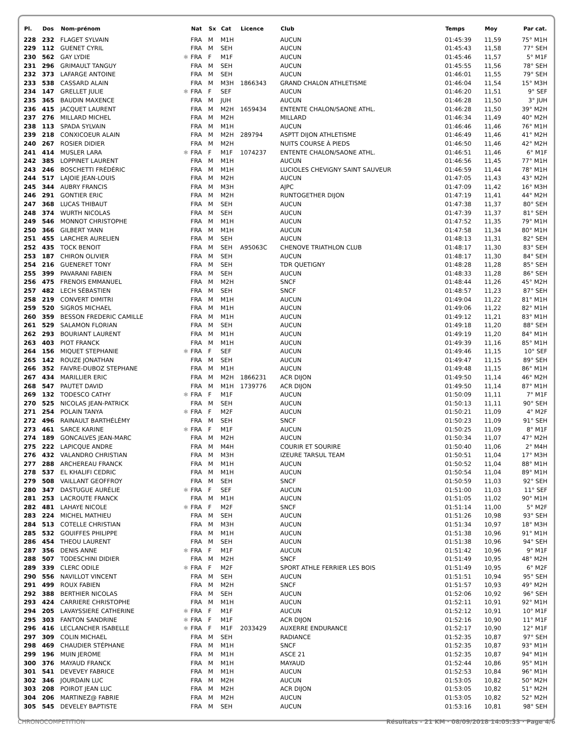| Pl. | Dos | Nom-prénom | | Nat | Sx | Cat | Licence | Club | Temps | Moy | Par cat. |
| --- | --- | --- | --- | --- | --- | --- | --- | --- | --- | --- | --- |
| 228 | 232 | FLAGET SYLVAIN | | FRA | M | M1H | | AUCUN | 01:45:39 | 11,59 | 75° M1H |
| 229 | 112 | GUENET CYRIL | | FRA | M | SEH | | AUCUN | 01:45:43 | 11,58 | 77° SEH |
| 230 | 562 | GAY LYDIE | ✱ | FRA | F | M1F | | AUCUN | 01:45:46 | 11,57 | 5° M1F |
| 231 | 296 | GRIMAULT TANGUY | | FRA | M | SEH | | AUCUN | 01:45:55 | 11,56 | 78° SEH |
| 232 | 373 | LAFARGE ANTOINE | | FRA | M | SEH | | AUCUN | 01:46:01 | 11,55 | 79° SEH |
| 233 | 538 | CASSARD ALAIN | | FRA | M | M3H | 1866343 | GRAND CHALON ATHLETISME | 01:46:04 | 11,54 | 15° M3H |
| 234 | 147 | GRELLET JULIE | ✱ | FRA | F | SEF | | AUCUN | 01:46:20 | 11,51 | 9° SEF |
| 235 | 365 | BAUDIN MAXENCE | | FRA | M | JUH | | AUCUN | 01:46:28 | 11,50 | 3° JUH |
| 236 | 415 | JACQUET LAURENT | | FRA | M | M2H | 1659434 | ENTENTE CHALON/SAONE ATHL. | 01:46:28 | 11,50 | 39° M2H |
| 237 | 276 | MILLARD MICHEL | | FRA | M | M2H | | MILLARD | 01:46:34 | 11,49 | 40° M2H |
| 238 | 113 | SPADA SYLVAIN | | FRA | M | M1H | | AUCUN | 01:46:46 | 11,46 | 76° M1H |
| 239 | 218 | CONXICOEUR ALAIN | | FRA | M | M2H | 289794 | ASPTT DIJON ATHLETISME | 01:46:49 | 11,46 | 41° M2H |
| 240 | 267 | ROSIER DIDIER | | FRA | M | M2H | | NUITS COURSE À PIEDS | 01:46:50 | 11,46 | 42° M2H |
| 241 | 414 | MUSLER LARA | ✱ | FRA | F | M1F | 1074237 | ENTENTE CHALON/SAONE ATHL. | 01:46:51 | 11,46 | 6° M1F |
| 242 | 385 | LOPPINET LAURENT | | FRA | M | M1H | | AUCUN | 01:46:56 | 11,45 | 77° M1H |
| 243 | 246 | BOSCHETTI FRÉDÉRIC | | FRA | M | M1H | | LUCIOLES CHEVIGNY SAINT SAUVEUR | 01:46:59 | 11,44 | 78° M1H |
| 244 | 517 | LAJOIE JEAN-LOUIS | | FRA | M | M2H | | AUCUN | 01:47:05 | 11,43 | 43° M2H |
| 245 | 344 | AUBRY FRANCIS | | FRA | M | M3H | | AJPC | 01:47:09 | 11,42 | 16° M3H |
| 246 | 291 | GONTIER ERIC | | FRA | M | M2H | | RUNTOGETHER DIJON | 01:47:19 | 11,41 | 44° M2H |
| 247 | 368 | LUCAS THIBAUT | | FRA | M | SEH | | AUCUN | 01:47:38 | 11,37 | 80° SEH |
| 248 | 374 | WURTH NICOLAS | | FRA | M | SEH | | AUCUN | 01:47:39 | 11,37 | 81° SEH |
| 249 | 546 | MONNOT CHRISTOPHE | | FRA | M | M1H | | AUCUN | 01:47:52 | 11,35 | 79° M1H |
| 250 | 366 | GILBERT YANN | | FRA | M | M1H | | AUCUN | 01:47:58 | 11,34 | 80° M1H |
| 251 | 455 | LARCHER AURELIEN | | FRA | M | SEH | | AUCUN | 01:48:13 | 11,31 | 82° SEH |
| 252 | 435 | TOCK BENOIT | | FRA | M | SEH | A95063C | CHENOVE TRIATHLON CLUB | 01:48:17 | 11,30 | 83° SEH |
| 253 | 187 | CHIRON OLIVIER | | FRA | M | SEH | | AUCUN | 01:48:17 | 11,30 | 84° SEH |
| 254 | 216 | GUENERET TONY | | FRA | M | SEH | | TDR QUETIGNY | 01:48:28 | 11,28 | 85° SEH |
| 255 | 399 | PAVARANI FABIEN | | FRA | M | SEH | | AUCUN | 01:48:33 | 11,28 | 86° SEH |
| 256 | 475 | FRENOIS EMMANUEL | | FRA | M | M2H | | SNCF | 01:48:44 | 11,26 | 45° M2H |
| 257 | 482 | LECH SÉBASTIEN | | FRA | M | SEH | | SNCF | 01:48:57 | 11,23 | 87° SEH |
| 258 | 219 | CONVERT DIMITRI | | FRA | M | M1H | | AUCUN | 01:49:04 | 11,22 | 81° M1H |
| 259 | 520 | SIGROS MICHAEL | | FRA | M | M1H | | AUCUN | 01:49:06 | 11,22 | 82° M1H |
| 260 | 359 | BESSON FREDERIC CAMILLE | | FRA | M | M1H | | AUCUN | 01:49:12 | 11,21 | 83° M1H |
| 261 | 529 | SALAMON FLORIAN | | FRA | M | SEH | | AUCUN | 01:49:18 | 11,20 | 88° SEH |
| 262 | 293 | BOURIANT LAURENT | | FRA | M | M1H | | AUCUN | 01:49:19 | 11,20 | 84° M1H |
| 263 | 403 | PIOT FRANCK | | FRA | M | M1H | | AUCUN | 01:49:39 | 11,16 | 85° M1H |
| 264 | 156 | MIQUET STEPHANIE | ✱ | FRA | F | SEF | | AUCUN | 01:49:46 | 11,15 | 10° SEF |
| 265 | 142 | ROUZE JONATHAN | | FRA | M | SEH | | AUCUN | 01:49:47 | 11,15 | 89° SEH |
| 266 | 352 | FAIVRE-DUBOZ STEPHANE | | FRA | M | M1H | | AUCUN | 01:49:48 | 11,15 | 86° M1H |
| 267 | 434 | MARILLIER ERIC | | FRA | M | M2H | 1866231 | ACR DIJON | 01:49:50 | 11,14 | 46° M2H |
| 268 | 547 | PAUTET DAVID | | FRA | M | M1H | 1739776 | ACR DIJON | 01:49:50 | 11,14 | 87° M1H |
| 269 | 132 | TODESCO CATHY | ✱ | FRA | F | M1F | | AUCUN | 01:50:09 | 11,11 | 7° M1F |
| 270 | 525 | NICOLAS JEAN-PATRICK | | FRA | M | SEH | | AUCUN | 01:50:13 | 11,11 | 90° SEH |
| 271 | 254 | POLAIN TANYA | ✱ | FRA | F | M2F | | AUCUN | 01:50:21 | 11,09 | 4° M2F |
| 272 | 496 | RAINAULT BARTHÉLÉMY | | FRA | M | SEH | | SNCF | 01:50:23 | 11,09 | 91° SEH |
| 273 | 461 | SARCE KARINE | ✱ | FRA | F | M1F | | AUCUN | 01:50:25 | 11,09 | 8° M1F |
| 274 | 189 | GONCALVES JEAN-MARC | | FRA | M | M2H | | AUCUN | 01:50:34 | 11,07 | 47° M2H |
| 275 | 222 | LAPICQUE ANDRE | | FRA | M | M4H | | COURIR ET SOURIRE | 01:50:40 | 11,06 | 2° M4H |
| 276 | 432 | VALANDRO CHRISTIAN | | FRA | M | M3H | | IZEURE TARSUL TEAM | 01:50:51 | 11,04 | 17° M3H |
| 277 | 288 | ARCHEREAU FRANCK | | FRA | M | M1H | | AUCUN | 01:50:52 | 11,04 | 88° M1H |
| 278 | 537 | EL KHALIFI CEDRIC | | FRA | M | M1H | | AUCUN | 01:50:54 | 11,04 | 89° M1H |
| 279 | 508 | VAILLANT GEOFFROY | | FRA | M | SEH | | SNCF | 01:50:59 | 11,03 | 92° SEH |
| 280 | 347 | DASTUGUE AURÉLIE | ✱ | FRA | F | SEF | | AUCUN | 01:51:00 | 11,03 | 11° SEF |
| 281 | 253 | LACROUTE FRANCK | | FRA | M | M1H | | AUCUN | 01:51:05 | 11,02 | 90° M1H |
| 282 | 481 | LAHAYE NICOLE | ✱ | FRA | F | M2F | | SNCF | 01:51:14 | 11,00 | 5° M2F |
| 283 | 224 | MICHEL MATHIEU | | FRA | M | SEH | | AUCUN | 01:51:26 | 10,98 | 93° SEH |
| 284 | 513 | COTELLE CHRISTIAN | | FRA | M | M3H | | AUCUN | 01:51:34 | 10,97 | 18° M3H |
| 285 | 532 | GOUIFFES PHILIPPE | | FRA | M | M1H | | AUCUN | 01:51:38 | 10,96 | 91° M1H |
| 286 | 454 | THEOU LAURENT | | FRA | M | SEH | | AUCUN | 01:51:38 | 10,96 | 94° SEH |
| 287 | 356 | DENIS ANNE | ✱ | FRA | F | M1F | | AUCUN | 01:51:42 | 10,96 | 9° M1F |
| 288 | 507 | TODESCHINI DIDIER | | FRA | M | M2H | | SNCF | 01:51:49 | 10,95 | 48° M2H |
| 289 | 339 | CLERC ODILE | ✱ | FRA | F | M2F | | SPORT ATHLE FERRIER LES BOIS | 01:51:49 | 10,95 | 6° M2F |
| 290 | 556 | NAVILLOT VINCENT | | FRA | M | SEH | | AUCUN | 01:51:51 | 10,94 | 95° SEH |
| 291 | 499 | ROUX FABIEN | | FRA | M | M2H | | SNCF | 01:51:57 | 10,93 | 49° M2H |
| 292 | 388 | BERTHIER NICOLAS | | FRA | M | SEH | | AUCUN | 01:52:06 | 10,92 | 96° SEH |
| 293 | 424 | CARRIERE CHRISTOPHE | | FRA | M | M1H | | AUCUN | 01:52:11 | 10,91 | 92° M1H |
| 294 | 205 | LAVAYSSIERE CATHERINE | ✱ | FRA | F | M1F | | AUCUN | 01:52:12 | 10,91 | 10° M1F |
| 295 | 303 | FANTON SANDRINE | ✱ | FRA | F | M1F | | ACR DIJON | 01:52:16 | 10,90 | 11° M1F |
| 296 | 416 | LECLANCHER ISABELLE | ✱ | FRA | F | M1F | 2033429 | AUXERRE ENDURANCE | 01:52:17 | 10,90 | 12° M1F |
| 297 | 309 | COLIN MICHAEL | | FRA | M | SEH | | RADIANCE | 01:52:35 | 10,87 | 97° SEH |
| 298 | 469 | CHAUDIER STÉPHANE | | FRA | M | M1H | | SNCF | 01:52:35 | 10,87 | 93° M1H |
| 299 | 196 | MUIN JEROME | | FRA | M | M1H | | ASCE 21 | 01:52:35 | 10,87 | 94° M1H |
| 300 | 376 | MAYAUD FRANCK | | FRA | M | M1H | | MAYAUD | 01:52:44 | 10,86 | 95° M1H |
| 301 | 541 | DEVEVEY FABRICE | | FRA | M | M1H | | AUCUN | 01:52:53 | 10,84 | 96° M1H |
| 302 | 346 | JOURDAIN LUC | | FRA | M | M2H | | AUCUN | 01:53:05 | 10,82 | 50° M2H |
| 303 | 208 | POIROT JEAN LUC | | FRA | M | M2H | | ACR DIJON | 01:53:05 | 10,82 | 51° M2H |
| 304 | 206 | MARTINEZ@ FABRIE | | FRA | M | M2H | | AUCUN | 01:53:05 | 10,82 | 52° M2H |
| 305 | 545 | DEVELEY BAPTISTE | | FRA | M | SEH | | AUCUN | 01:53:16 | 10,81 | 98° SEH |
CHRONOCOMPETITION Résultats - 21 KM · 08/09/2018 14:05:33 · Page 4/6